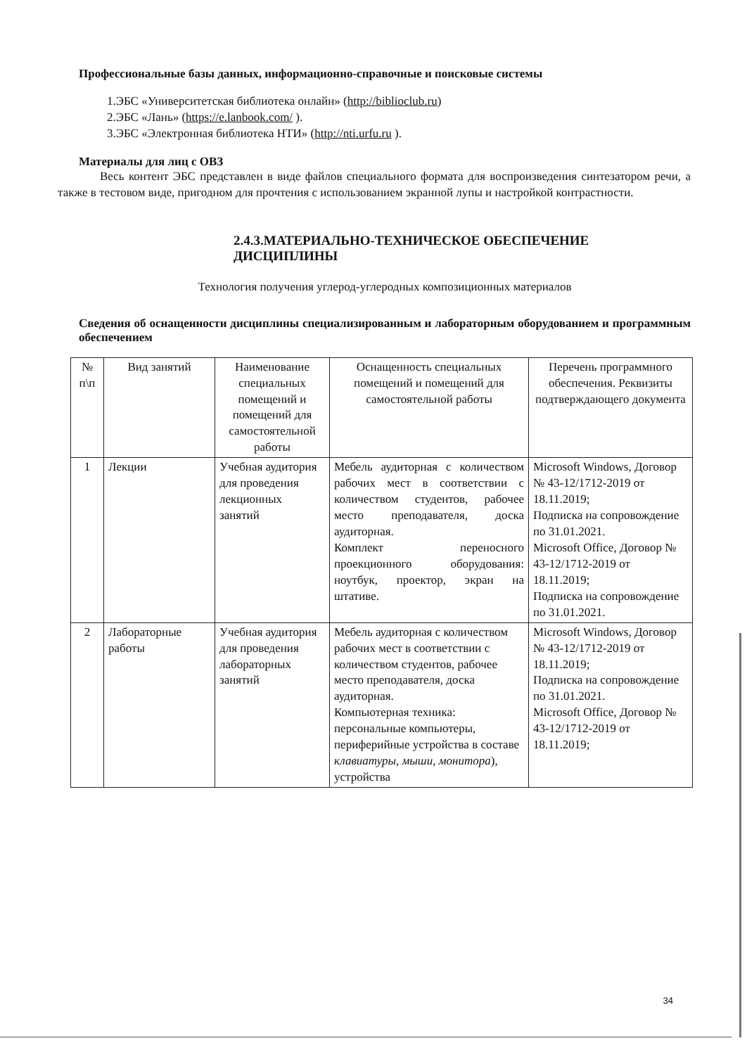Профессиональные базы данных, информационно-справочные и поисковые системы
1.ЭБС «Университетская библиотека онлайн» (http://biblioclub.ru)
2.ЭБС «Лань» (https://e.lanbook.com/ ).
3.ЭБС «Электронная библиотека НТИ» (http://nti.urfu.ru ).
Материалы для лиц с ОВЗ
Весь контент ЭБС представлен в виде файлов специального формата для воспроизведения синтезатором речи, а также в тестовом виде, пригодном для прочтения с использованием экранной лупы и настройкой контрастности.
2.4.3.МАТЕРИАЛЬНО-ТЕХНИЧЕСКОЕ ОБЕСПЕЧЕНИЕ ДИСЦИПЛИНЫ
Технология получения углерод-углеродных композиционных материалов
Сведения об оснащенности дисциплины специализированным и лабораторным оборудованием и программным обеспечением
| № п\п | Вид занятий | Наименование специальных помещений и помещений для самостоятельной работы | Оснащенность специальных помещений и помещений для самостоятельной работы | Перечень программного обеспечения. Реквизиты подтверждающего документа |
| --- | --- | --- | --- | --- |
| 1 | Лекции | Учебная аудитория для проведения лекционных занятий | Мебель аудиторная с количеством рабочих мест в соответствии с количеством студентов, рабочее место преподавателя, доска аудиторная. Комплект переносного проекционного оборудования: ноутбук, проектор, экран на штативе. | Microsoft Windows, Договор № 43-12/1712-2019 от 18.11.2019; Подписка на сопровождение по 31.01.2021. Microsoft Office, Договор № 43-12/1712-2019 от 18.11.2019; Подписка на сопровождение по 31.01.2021. |
| 2 | Лабораторные работы | Учебная аудитория для проведения лабораторных занятий | Мебель аудиторная с количеством рабочих мест в соответствии с количеством студентов, рабочее место преподавателя, доска аудиторная. Компьютерная техника: персональные компьютеры, периферийные устройства в составе клавиатуры, мыши, монитора ), устройства | Microsoft Windows, Договор № 43-12/1712-2019 от 18.11.2019; Подписка на сопровождение по 31.01.2021. Microsoft Office, Договор № 43-12/1712-2019 от 18.11.2019; |
34